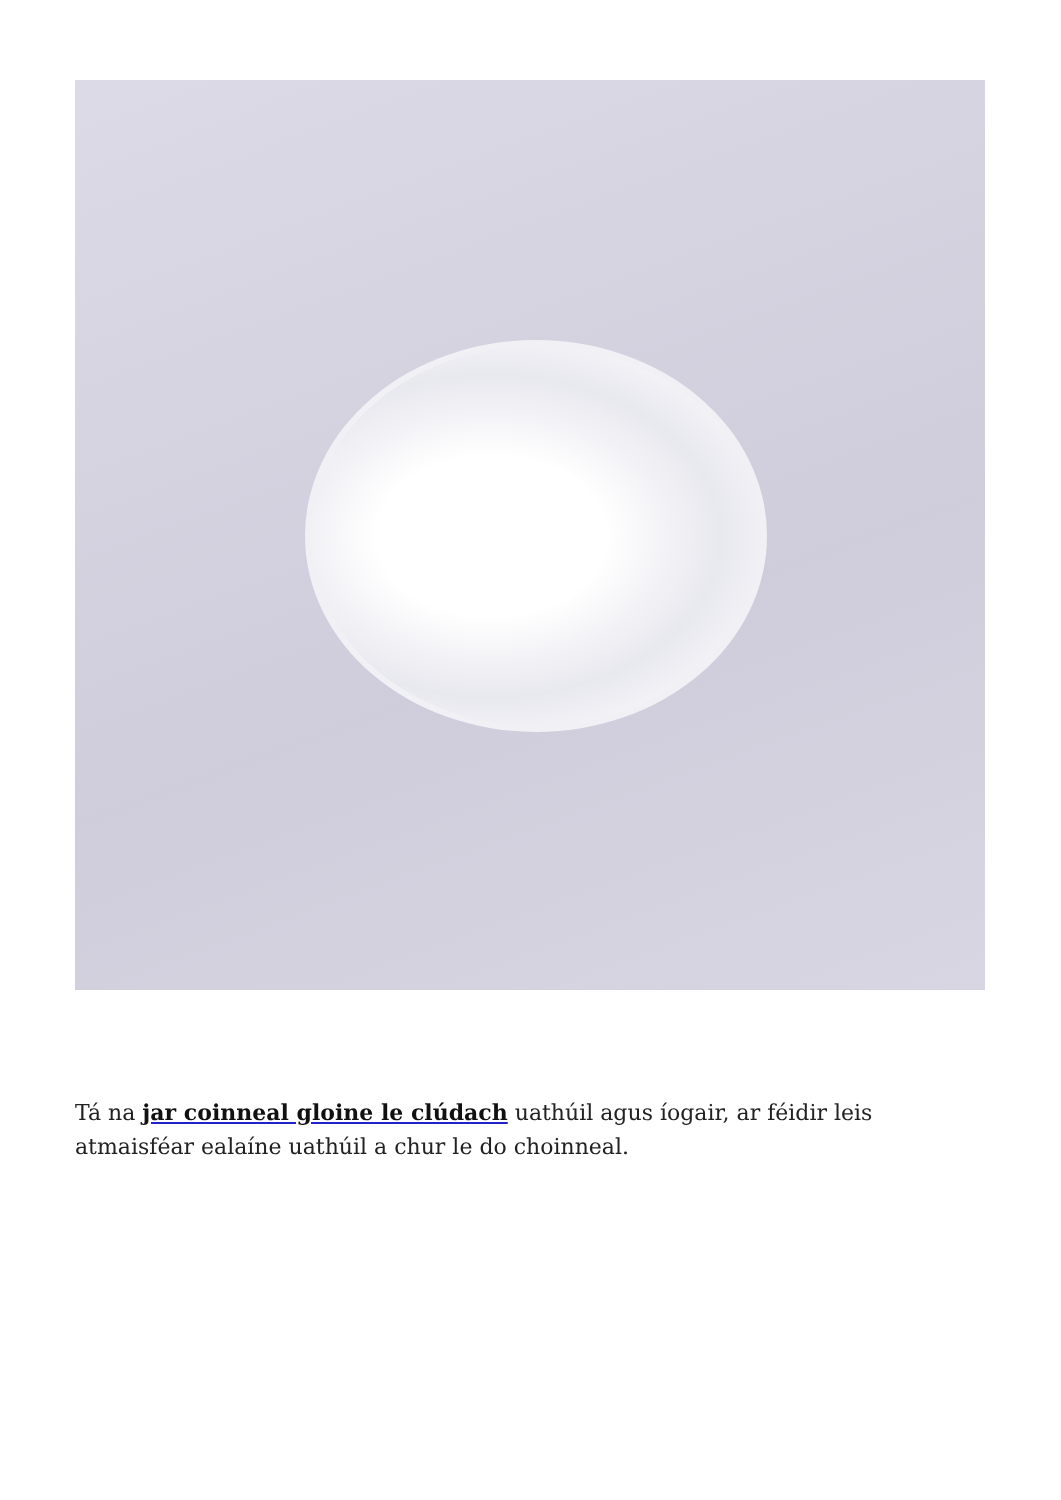Tá na jar coinneal gloine le clúdach uathúil agus íogair, ar féidir leis atmaisféar ealaíne uathúil a chur le do choinneal.